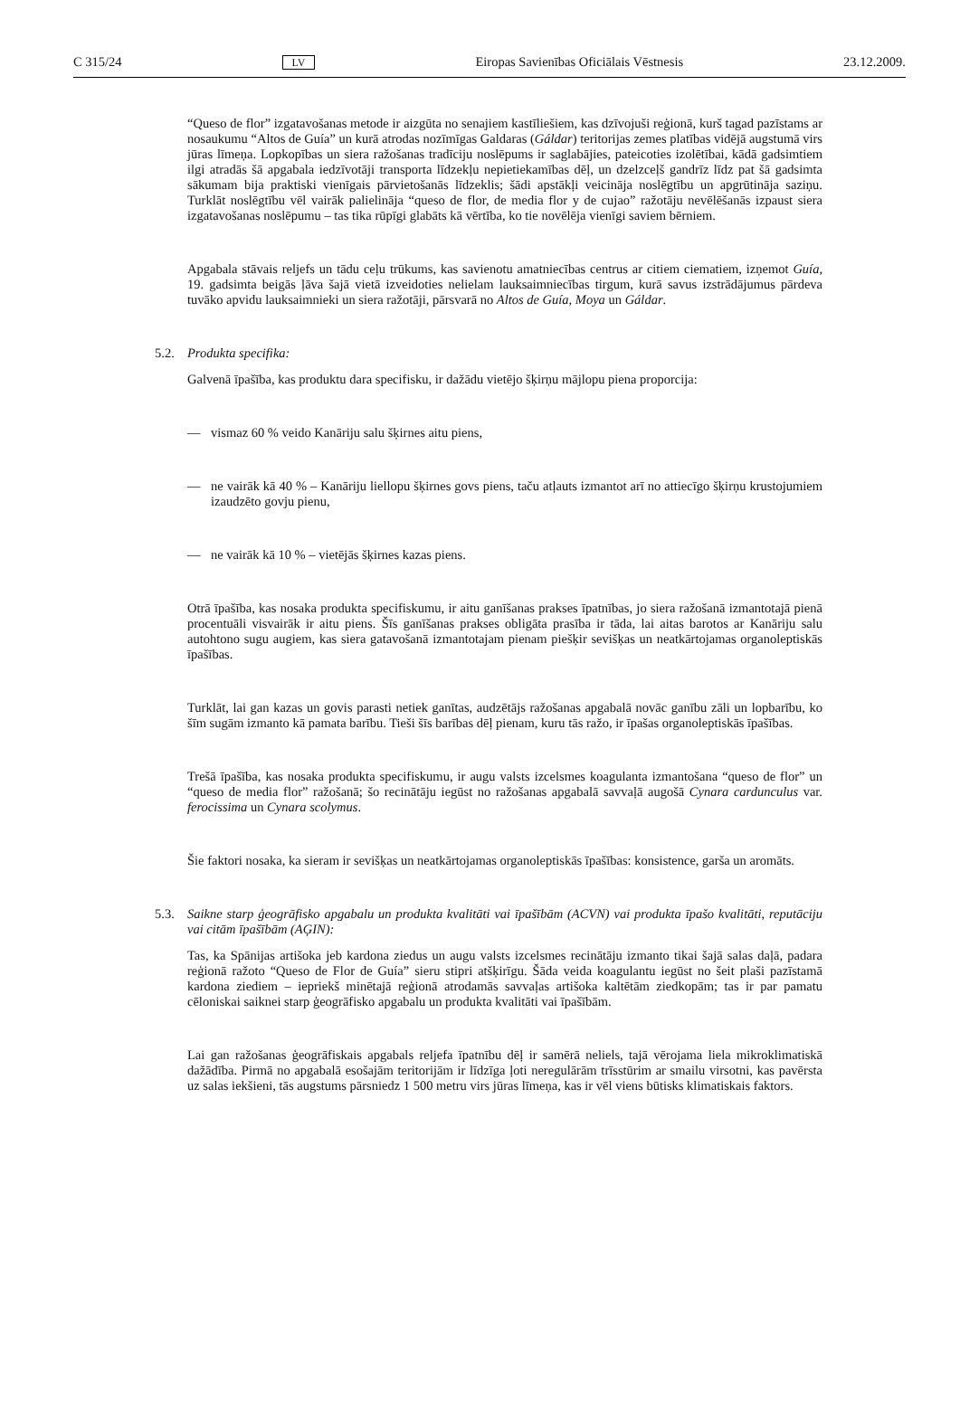C 315/24 LV Eiropas Savienības Oficiālais Vēstnesis 23.12.2009.
“Queso de flor” izgatavošanas metode ir aizgūta no senajiem kastīliešiem, kas dzīvojuši reģionā, kurš tagad pazīstams ar nosaukumu “Altos de Guía” un kurā atrodas nozīmīgas Galdaras (Gáldar) teritorijas zemes platības vidējā augstumā virs jūras līmeņa. Lopkopības un siera ražošanas tradīciju noslēpums ir saglabājies, pateicoties izolētībai, kādā gadsimtiem ilgi atradās šā apgabala iedzīvotāji transporta līdzekļu nepietiekamības dēļ, un dzelzceļš gandrīz līdz pat šā gadsimta sākumam bija praktiski vienīgais pārvietošanās līdzeklis; šādi apstākļi veicināja noslēgtību un apgrūtināja saziņu. Turklāt noslēgtību vēl vairāk palielināja “queso de flor, de media flor y de cujao” ražotāju nevēlēšanās izpaust siera izgatavošanas noslēpumu – tas tika rūpīgi glabāts kā vērtība, ko tie novēlēja vienīgi saviem bērniem.
Apgabala stāvais reljefs un tādu ceļu trūkums, kas savienotu amatniecības centrus ar citiem ciematiem, izņemot Guía, 19. gadsimta beigās ļāva šajā vietā izveidoties nelielam lauksaimniecības tirgum, kurā savus izstrādājumus pārdeva tuvāko apvidu lauksaimnieki un siera ražotāji, pārsvarā no Altos de Guía, Moya un Gáldar.
5.2. Produkta specifika:
Galvenā īpašība, kas produktu dara specifisku, ir dažādu vietējo šķirņu mājlopu piena proporcija:
— vismaz 60 % veido Kanāriju salu šķirnes aitu piens,
— ne vairāk kā 40 % – Kanāriju liellopu šķirnes govs piens, taču atļauts izmantot arī no attiecīgo šķirņu krustojumiem izaudzēto govju pienu,
— ne vairāk kā 10 % – vietējās šķirnes kazas piens.
Otrā īpašība, kas nosaka produkta specifiskumu, ir aitu ganīšanas prakses īpatnības, jo siera ražošanā izmantotajā pienā procentuāli visvairāk ir aitu piens. Šīs ganīšanas prakses obligāta prasība ir tāda, lai aitas barotos ar Kanāriju salu autohtono sugu augiem, kas siera gatavošanā izmantotajam pienam piešķir sevišķas un neatkārtojamas organoleptiskās īpašības.
Turklāt, lai gan kazas un govis parasti netiek ganītas, audzētājs ražošanas apgabalā novāc ganību zāli un lopbarību, ko šīm sugām izmanto kā pamata barību. Tieši šīs barības dēļ pienam, kuru tās ražo, ir īpašas organoleptiskās īpašības.
Trešā īpašība, kas nosaka produkta specifiskumu, ir augu valsts izcelsmes koagulanta izmantošana “queso de flor” un “queso de media flor” ražošanā; šo recinātāju iegūst no ražošanas apgabalā savvaļā augošā Cynara cardunculus var. ferocissima un Cynara scolymus.
Šie faktori nosaka, ka sieram ir sevišķas un neatkārtojamas organoleptiskās īpašības: konsistence, garša un aromāts.
5.3. Saikne starp ģeogrāfisko apgabalu un produkta kvalitāti vai īpašībām (ACVN) vai produkta īpašo kvalitāti, reputāciju vai citām īpašībām (AĢIN):
Tas, ka Spānijas artišoka jeb kardona ziedus un augu valsts izcelsmes recinātāju izmanto tikai šajā salas daļā, padara reģionā ražoto “Queso de Flor de Guía” sieru stipri atšķirīgu. Šāda veida koagulantu iegūst no šeit plaši pazīstamā kardona ziediem – iepriekš minētajā reģionā atrodamās savvaļas artišoka kaltētām ziedkopām; tas ir par pamatu cēloniskai saiknei starp ģeogrāfisko apgabalu un produkta kvalitāti vai īpašībām.
Lai gan ražošanas ģeogrāfiskais apgabals reljefa īpatnību dēļ ir samērā neliels, tajā vērojama liela mikroklimatiskā dažādība. Pirmā no apgabalā esošajām teritorijām ir līdzīga ļoti neregulārām trīsstūrim ar smailu virsotni, kas pavērsta uz salas iekšieni, tās augstums pārsniedz 1 500 metru virs jūras līmeņa, kas ir vēl viens būtisks klimatiskais faktors.